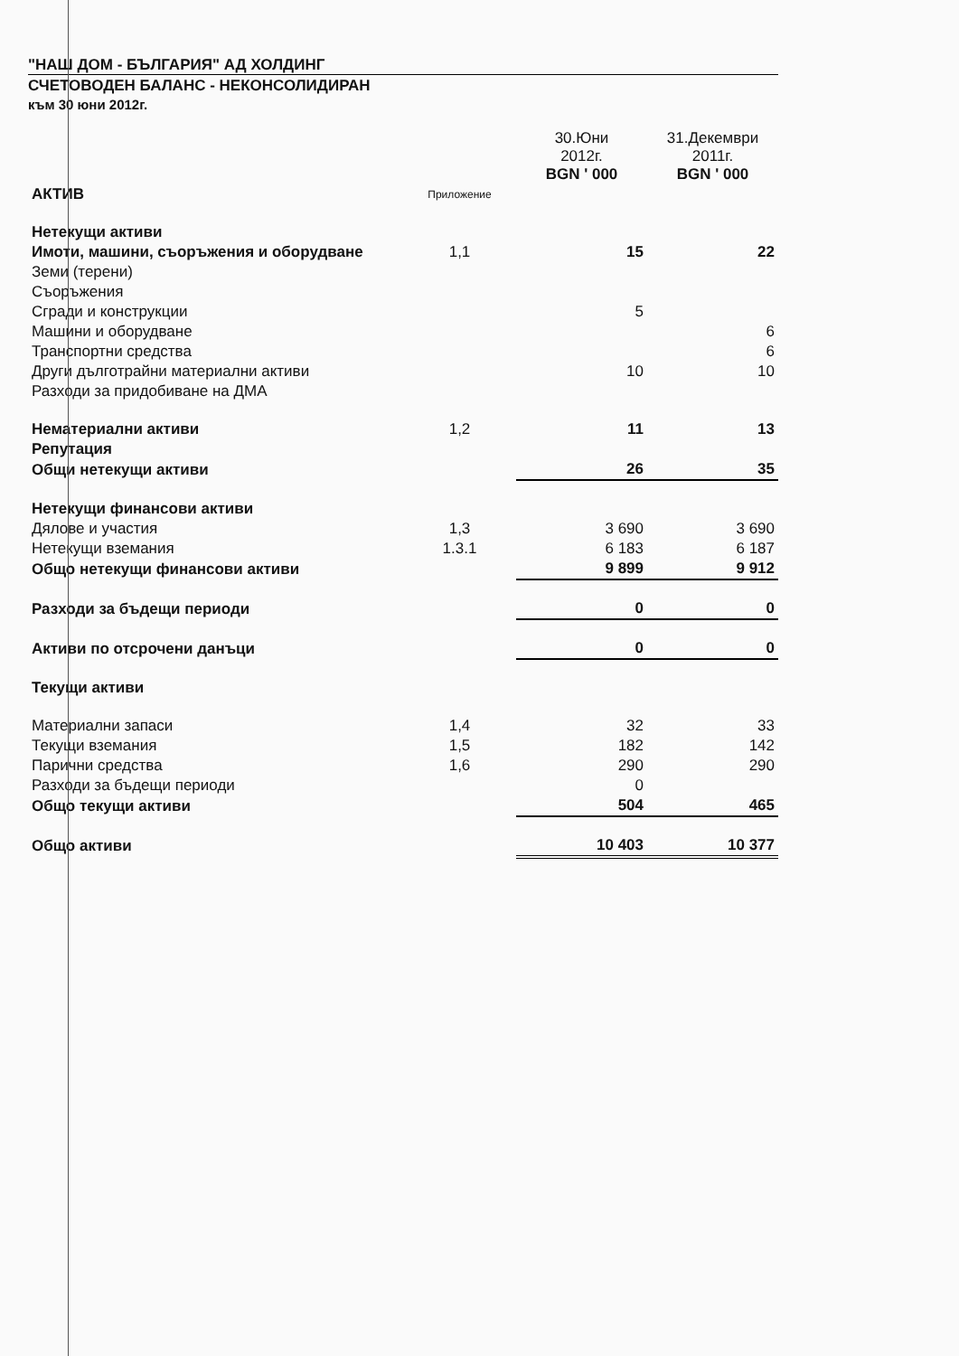"НАШ ДОМ - БЪЛГАРИЯ" АД ХОЛДИНГ
СЧЕТОВОДЕН БАЛАНС - НЕКОНСОЛИДИРАН
към 30 юни 2012г.
| | | 30.Юни 2012г. BGN ' 000 | 31.Декември 2011г. BGN ' 000 |
| --- | --- | --- | --- |
| АКТИВ | Приложение | | |
| Нетекущи активи | | | |
| Имоти, машини, съоръжения и оборудване | 1,1 | 15 | 22 |
| Земи (терени) | | | |
| Съоръжения | | | |
| Сгради и конструкции | | 5 | |
| Машини и оборудване | | | 6 |
| Транспортни средства | | | 6 |
| Други дълготрайни материални активи | | 10 | 10 |
| Разходи за придобиване на ДМА | | | |
| Нематериални активи | 1,2 | 11 | 13 |
| Репутация | | | |
| Общи нетекущи активи | | 26 | 35 |
| Нетекущи финансови активи | | | |
| Дялове и участия | 1,3 | 3 690 | 3 690 |
| Нетекущи вземания | 1.3.1 | 6 183 | 6 187 |
| Общо нетекущи финансови активи | | 9 899 | 9 912 |
| Разходи за бъдещи периоди | | 0 | 0 |
| Активи по отсрочени данъци | | 0 | 0 |
| Текущи активи | | | |
| Материални запаси | 1,4 | 32 | 33 |
| Текущи вземания | 1,5 | 182 | 142 |
| Парични средства | 1,6 | 290 | 290 |
| Разходи за бъдещи периоди | | 0 | |
| Общо текущи активи | | 504 | 465 |
| Общо активи | | 10 403 | 10 377 |